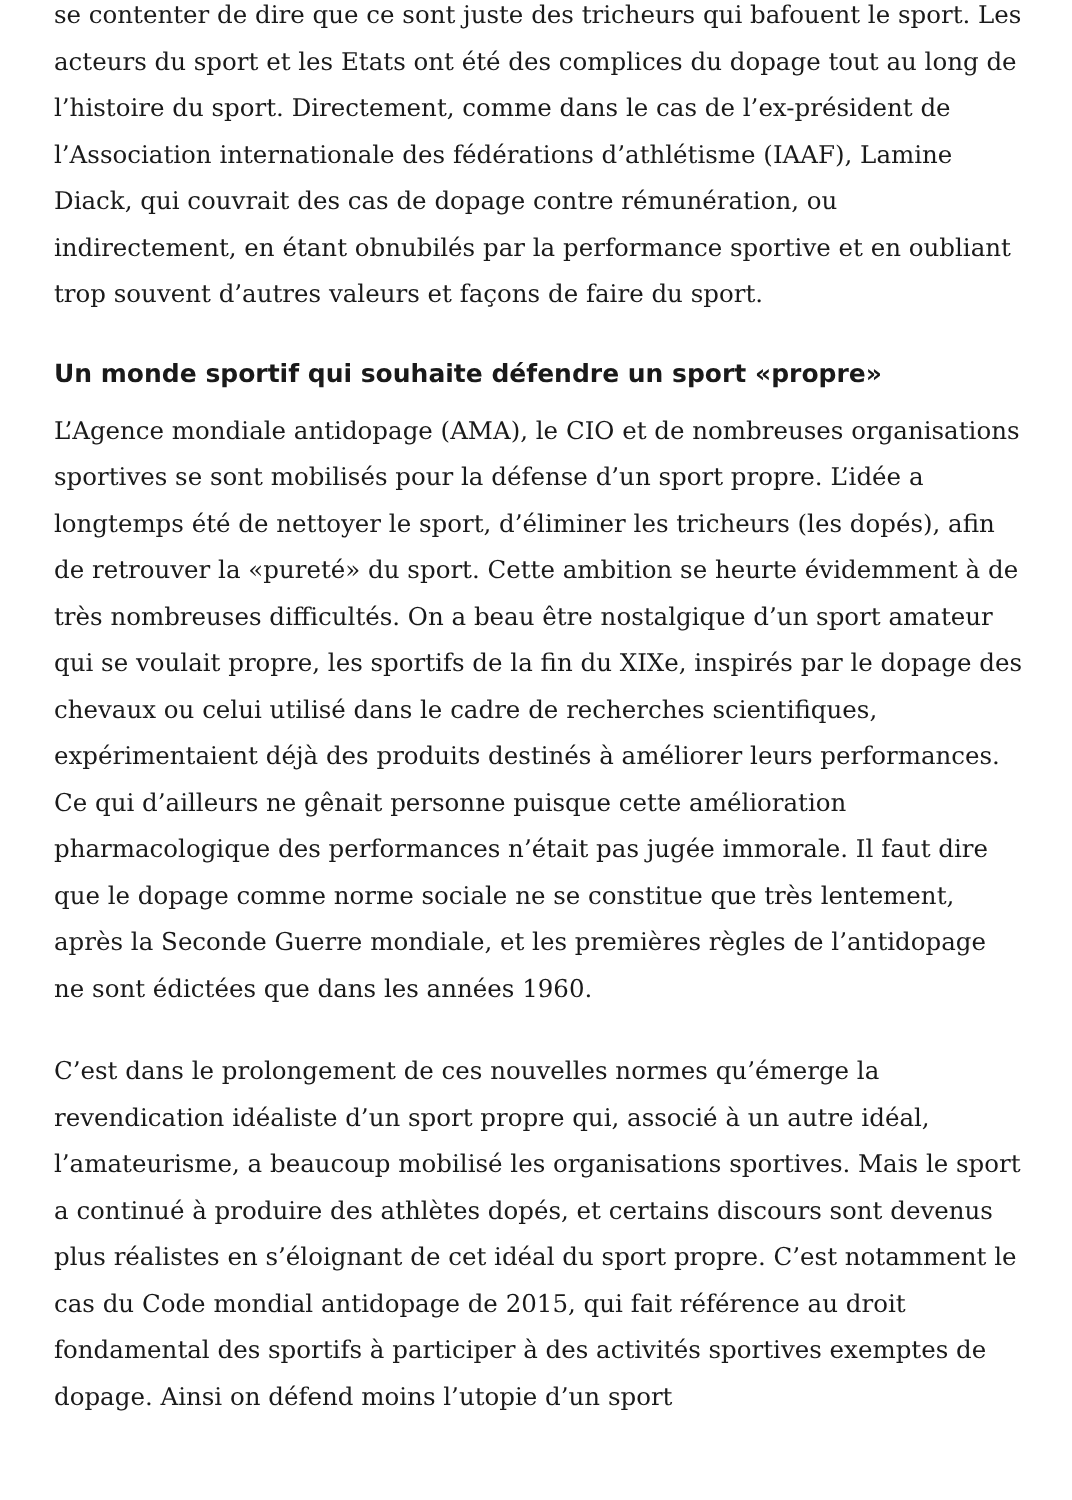se contenter de dire que ce sont juste des tricheurs qui bafouent le sport. Les acteurs du sport et les Etats ont été des complices du dopage tout au long de l’histoire du sport. Directement, comme dans le cas de l’ex-président de l’Association internationale des fédérations d’athlétisme (IAAF), Lamine Diack, qui couvrait des cas de dopage contre rémunération, ou indirectement, en étant obnubilés par la performance sportive et en oubliant trop souvent d’autres valeurs et façons de faire du sport.
Un monde sportif qui souhaite défendre un sport «propre»
L’Agence mondiale antidopage (AMA), le CIO et de nombreuses organisations sportives se sont mobilisés pour la défense d’un sport propre. L’idée a longtemps été de nettoyer le sport, d’éliminer les tricheurs (les dopés), afin de retrouver la «pureté» du sport. Cette ambition se heurte évidemment à de très nombreuses difficultés. On a beau être nostalgique d’un sport amateur qui se voulait propre, les sportifs de la fin du XIXe, inspirés par le dopage des chevaux ou celui utilisé dans le cadre de recherches scientifiques, expérimentaient déjà des produits destinés à améliorer leurs performances. Ce qui d’ailleurs ne gênait personne puisque cette amélioration pharmacologique des performances n’était pas jugée immorale. Il faut dire que le dopage comme norme sociale ne se constitue que très lentement, après la Seconde Guerre mondiale, et les premières règles de l’antidopage ne sont édictées que dans les années 1960.
C’est dans le prolongement de ces nouvelles normes qu’émerge la revendication idéaliste d’un sport propre qui, associé à un autre idéal, l’amateurisme, a beaucoup mobilisé les organisations sportives. Mais le sport a continué à produire des athlètes dopés, et certains discours sont devenus plus réalistes en s’éloignant de cet idéal du sport propre. C’est notamment le cas du Code mondial antidopage de 2015, qui fait référence au droit fondamental des sportifs à participer à des activités sportives exemptes de dopage. Ainsi on défend moins l’utopie d’un sport